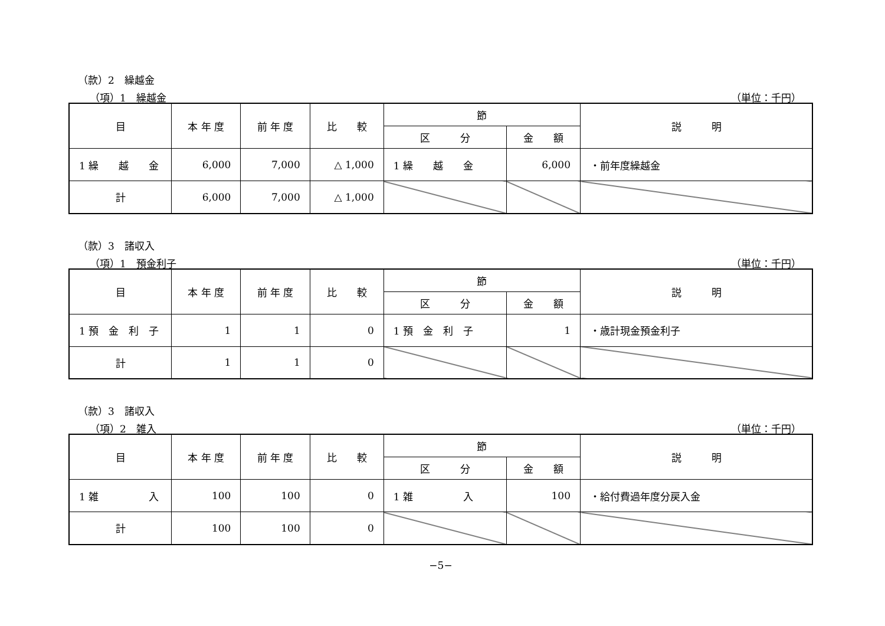（款）2　繰越金
（項）1　繰越金 （単位：千円）
| 目 | 本 年 度 | 前 年 度 | 比 較 | 節 | | 説 明 |
| --- | --- | --- | --- | --- | --- | --- |
| | | | | 区 分 | 金 額 | |
| 1 繰 越 金 | 6,000 | 7,000 | △ 1,000 | 1 繰 越 金 | 6,000 | ・前年度繰越金 |
| 計 | 6,000 | 7,000 | △ 1,000 | | | |
（款）3　諸収入
（項）1　預金利子 （単位：千円）
| 目 | 本 年 度 | 前 年 度 | 比 較 | 節 | | 説 明 |
| --- | --- | --- | --- | --- | --- | --- |
| | | | | 区 分 | 金 額 | |
| 1 預 金 利 子 | 1 | 1 | 0 | 1 預 金 利 子 | 1 | ・歳計現金預金利子 |
| 計 | 1 | 1 | 0 | | | |
（款）3　諸収入
（項）2　雑入 （単位：千円）
| 目 | 本 年 度 | 前 年 度 | 比 較 | 節 | | 説 明 |
| --- | --- | --- | --- | --- | --- | --- |
| | | | | 区 分 | 金 額 | |
| 1 雑 入 | 100 | 100 | 0 | 1 雑 入 | 100 | ・給付費過年度分戻入金 |
| 計 | 100 | 100 | 0 | | | |
−5−